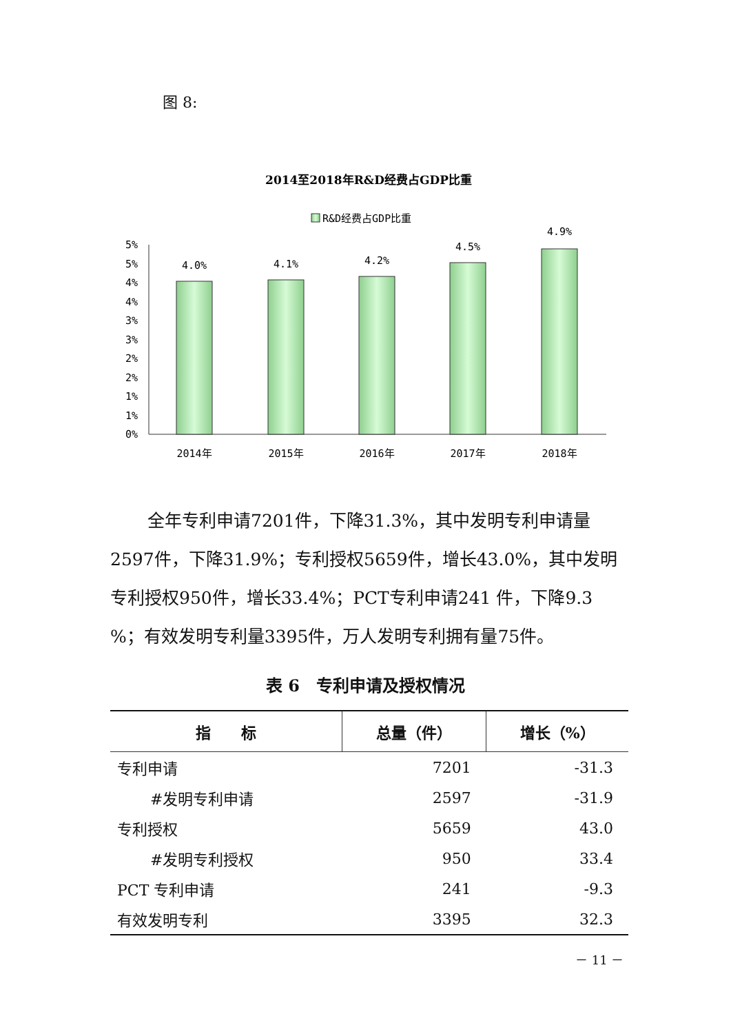图 8:
2014至2018年R&D经费占GDP比重
R&D经费占GDP比重
5%
5%
4%
4%
3%
3%
2%
2%
1%
1%
0%
4.0%
4.1%
4.2%
4.5%
4.9%
2014年
2015年
2016年
2017年
2018年
全年专利申请7201件，下降31.3%，其中发明专利申请量2597件，下降31.9%；专利授权5659件，增长43.0%，其中发明专利授权950件，增长33.4%；PCT专利申请241 件，下降9.3 %；有效发明专利量3395件，万人发明专利拥有量75件。
表 6　专利申请及授权情况
| 指 标 | 总量（件） | 增长（%） |
| --- | --- | --- |
| 专利申请 | 7201 | -31.3 |
| #发明专利申请 | 2597 | -31.9 |
| 专利授权 | 5659 | 43.0 |
| #发明专利授权 | 950 | 33.4 |
| PCT 专利申请 | 241 | -9.3 |
| 有效发明专利 | 3395 | 32.3 |
－ 11 －